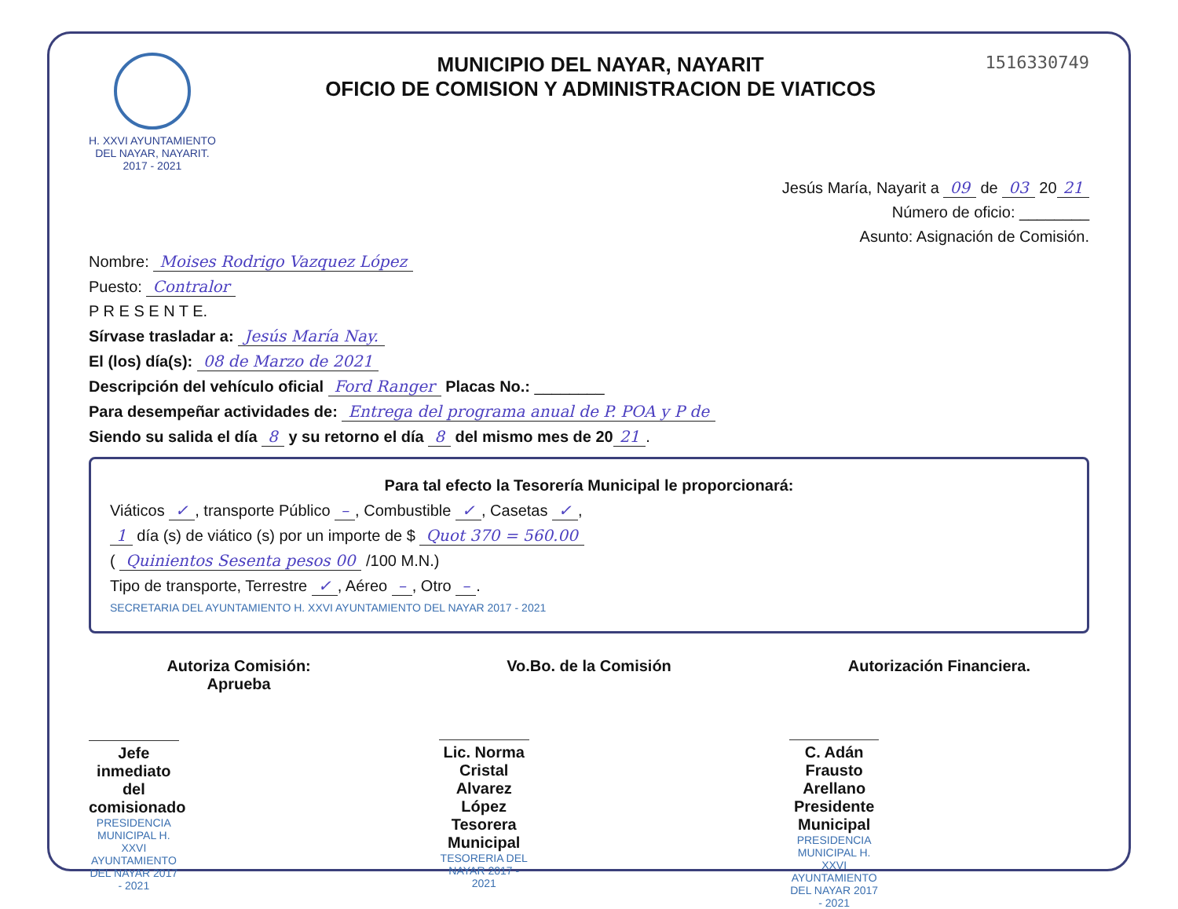H. XXVI AYUNTAMIENTO
DEL NAYAR, NAYARIT.
2017 - 2021
MUNICIPIO DEL NAYAR, NAYARIT
OFICIO DE COMISION Y ADMINISTRACION DE VIATICOS
1516330749
Jesús María, Nayarit a 09 de 03 20 21
Número de oficio: ________
Asunto: Asignación de Comisión.
Nombre: Moises Rodrigo Vazquez López
Puesto: Contralor
P R E S E N T E.
Sírvase trasladar a: Jesús María Nay.
El (los) día(s): 08 de Marzo de 2021
Descripción del vehículo oficial Ford Ranger Placas No.: ________
Para desempeñar actividades de: Entrega del programa anual de P. POA y P de
Siendo su salida el día 8 y su retorno el día 8 del mismo mes de 20 21.
Para tal efecto la Tesorería Municipal le proporcionará:
Viáticos ✓, transporte Público –, Combustible ✓, Casetas ✓,
1 día (s) de viático (s) por un importe de $ Quot 370 = 560.00
( Quinientos Sesenta pesos 00 /100 M.N.)
Tipo de transporte, Terrestre ✓, Aéreo –, Otro –.
SECRETARIA DEL AYUNTAMIENTO H. XXVI AYUNTAMIENTO DEL NAYAR 2017 - 2021
Autoriza Comisión:
Aprueba
Jefe inmediato del comisionado
PRESIDENCIA MUNICIPAL H. XXVI AYUNTAMIENTO DEL NAYAR 2017 - 2021
Vo.Bo. de la Comisión
Lic. Norma Cristal Alvarez López
Tesorera Municipal
TESORERIA DEL NAYAR 2017 - 2021
Autorización Financiera.
C. Adán Frausto Arellano
Presidente Municipal
PRESIDENCIA MUNICIPAL H. XXVI AYUNTAMIENTO DEL NAYAR 2017 - 2021